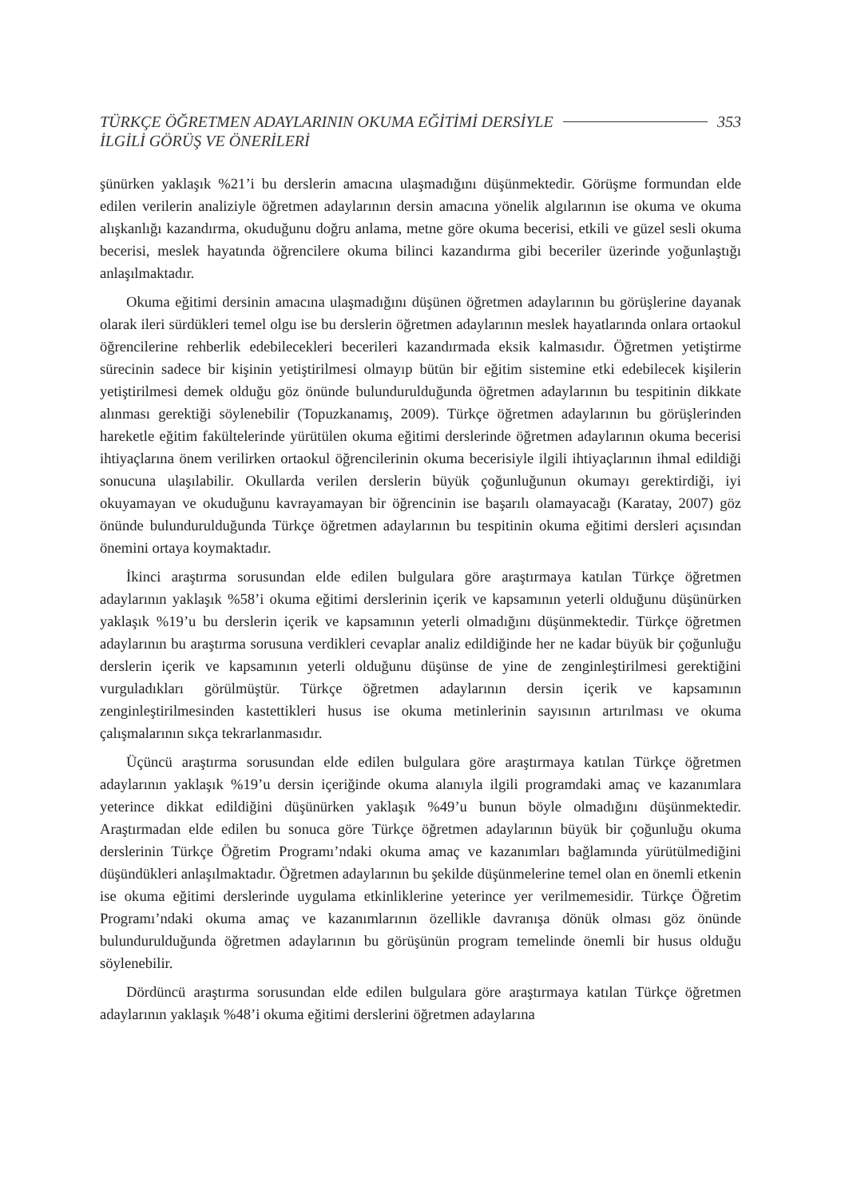TÜRKÇE ÖĞRETMEN ADAYLARININ OKUMA EĞİTİMİ DERSİYLE
İLGİLİ GÖRÜŞ VE ÖNERİLERİ
353
şünürken yaklaşık %21’i bu derslerin amacına ulaşmadığını düşünmektedir. Görüşme formundan elde edilen verilerin analiziyle öğretmen adaylarının dersin amacına yönelik algılarının ise okuma ve okuma alışkanlığı kazandırma, okuduğunu doğru anlama, metne göre okuma becerisi, etkili ve güzel sesli okuma becerisi, meslek hayatında öğrencilere okuma bilinci kazandırma gibi beceriler üzerinde yoğunlaştığı anlaşılmaktadır.
Okuma eğitimi dersinin amacına ulaşmadığını düşünen öğretmen adaylarının bu görüşlerine dayanak olarak ileri sürdükleri temel olgu ise bu derslerin öğretmen adaylarının meslek hayatlarında onlara ortaokul öğrencilerine rehberlik edebilecekleri becerileri kazandırmada eksik kalmasıdır. Öğretmen yetiştirme sürecinin sadece bir kişinin yetiştirilmesi olmayıp bütün bir eğitim sistemine etki edebilecek kişilerin yetiştirilmesi demek olduğu göz önünde bulundurulduğunda öğretmen adaylarının bu tespitinin dikkate alınması gerektiği söylenebilir (Topuzkanamış, 2009). Türkçe öğretmen adaylarının bu görüşlerinden hareketle eğitim fakültelerinde yürütülen okuma eğitimi derslerinde öğretmen adaylarının okuma becerisi ihtiyaçlarına önem verilirken ortaokul öğrencilerinin okuma becerisiyle ilgili ihtiyaçlarının ihmal edildiği sonucuna ulaşılabilir. Okullarda verilen derslerin büyük çoğunluğunun okumayı gerektirdiği, iyi okuyamayan ve okuduğunu kavrayamayan bir öğrencinin ise başarılı olamayacağı (Karatay, 2007) göz önünde bulundurulduğunda Türkçe öğretmen adaylarının bu tespitinin okuma eğitimi dersleri açısından önemini ortaya koymaktadır.
İkinci araştırma sorusundan elde edilen bulgulara göre araştırmaya katılan Türkçe öğretmen adaylarının yaklaşık %58’i okuma eğitimi derslerinin içerik ve kapsamının yeterli olduğunu düşünürken yaklaşık %19’u bu derslerin içerik ve kapsamının yeterli olmadığını düşünmektedir. Türkçe öğretmen adaylarının bu araştırma sorusuna verdikleri cevaplar analiz edildiğinde her ne kadar büyük bir çoğunluğu derslerin içerik ve kapsamının yeterli olduğunu düşünse de yine de zenginleştirilmesi gerektiğini vurguladıkları görülmüştür. Türkçe öğretmen adaylarının dersin içerik ve kapsamının zenginleştirilmesinden kastettikleri husus ise okuma metinlerinin sayısının artırılması ve okuma çalışmalarının sıkça tekrarlanmasıdır.
Üçüncü araştırma sorusundan elde edilen bulgulara göre araştırmaya katılan Türkçe öğretmen adaylarının yaklaşık %19’u dersin içeriğinde okuma alanıyla ilgili programdaki amaç ve kazanımlara yeterince dikkat edildiğini düşünürken yaklaşık %49’u bunun böyle olmadığını düşünmektedir. Araştırmadan elde edilen bu sonuca göre Türkçe öğretmen adaylarının büyük bir çoğunluğu okuma derslerinin Türkçe Öğretim Programı’ndaki okuma amaç ve kazanımları bağlamında yürütülmediğini düşündükleri anlaşılmaktadır. Öğretmen adaylarının bu şekilde düşünmelerine temel olan en önemli etkenin ise okuma eğitimi derslerinde uygulama etkinliklerine yeterince yer verilmemesidir. Türkçe Öğretim Programı’ndaki okuma amaç ve kazanımlarının özellikle davranışa dönük olması göz önünde bulundurulduğunda öğretmen adaylarının bu görüşünün program temelinde önemli bir husus olduğu söylenebilir.
Dördüncü araştırma sorusundan elde edilen bulgulara göre araştırmaya katılan Türkçe öğretmen adaylarının yaklaşık %48’i okuma eğitimi derslerini öğretmen adaylarına